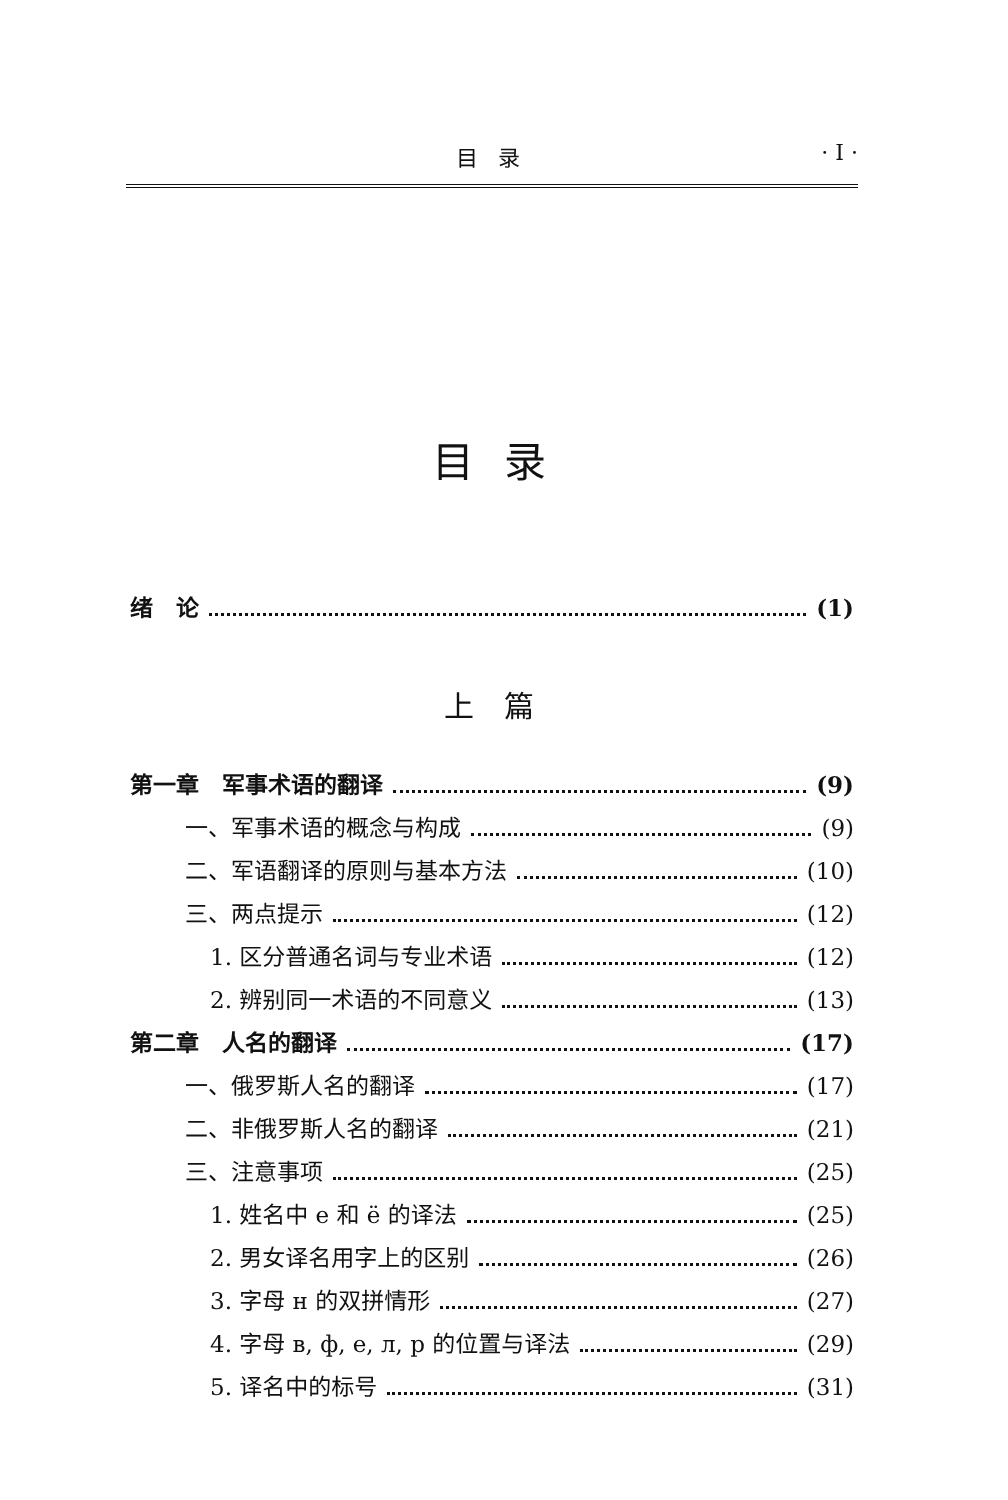目录 · I ·
目录
绪　论 (1)
上篇
第一章　军事术语的翻译 (9)
一、军事术语的概念与构成 (9)
二、军语翻译的原则与基本方法 (10)
三、两点提示 (12)
1. 区分普通名词与专业术语 (12)
2. 辨别同一术语的不同意义 (13)
第二章　人名的翻译 (17)
一、俄罗斯人名的翻译 (17)
二、非俄罗斯人名的翻译 (21)
三、注意事项 (25)
1. 姓名中 e 和 ë 的译法 (25)
2. 男女译名用字上的区别 (26)
3. 字母 н 的双拼情形 (27)
4. 字母 в, ф, е, л, р 的位置与译法 (29)
5. 译名中的标号 (31)